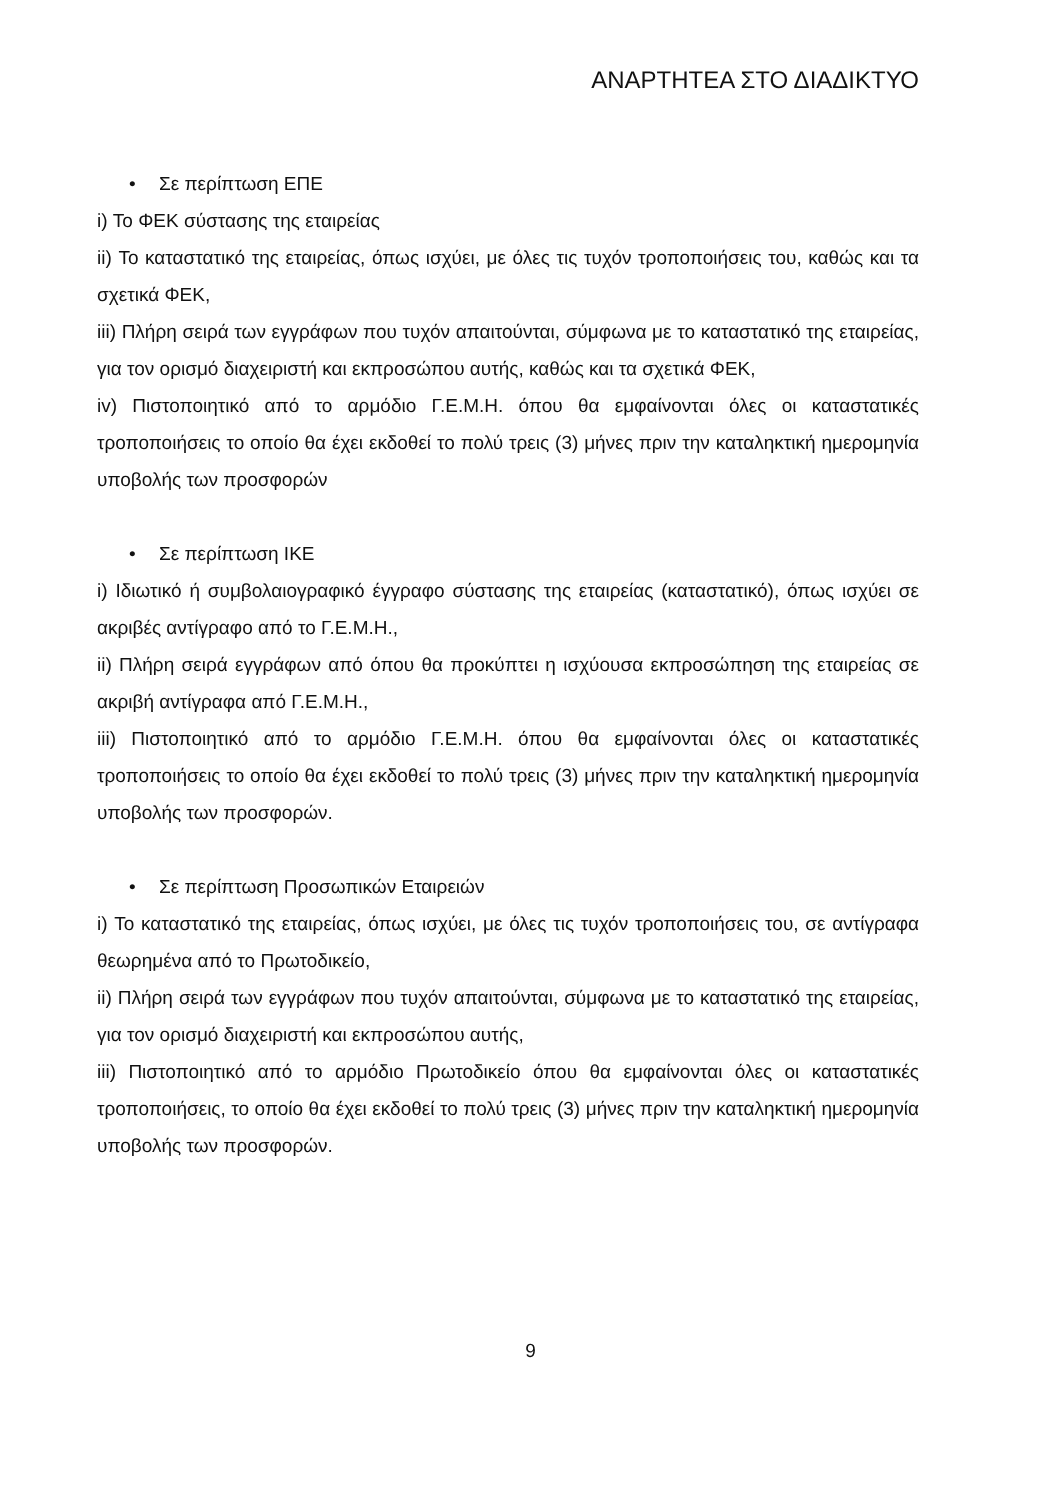ΑΝΑΡΤΗΤΕΑ ΣΤΟ ΔΙΑΔΙΚΤΥΟ
• Σε περίπτωση ΕΠΕ
i) Το ΦΕΚ σύστασης της εταιρείας
ii) Το καταστατικό της εταιρείας, όπως ισχύει, με όλες τις τυχόν τροποποιήσεις του, καθώς και τα σχετικά ΦΕΚ,
iii) Πλήρη σειρά των εγγράφων που τυχόν απαιτούνται, σύμφωνα με το καταστατικό της εταιρείας, για τον ορισμό διαχειριστή και εκπροσώπου αυτής, καθώς και τα σχετικά ΦΕΚ,
iv) Πιστοποιητικό από το αρμόδιο Γ.Ε.Μ.Η. όπου θα εμφαίνονται όλες οι καταστατικές τροποποιήσεις το οποίο θα έχει εκδοθεί το πολύ τρεις (3) μήνες πριν την καταληκτική ημερομηνία υποβολής των προσφορών
• Σε περίπτωση ΙΚΕ
i) Ιδιωτικό ή συμβολαιογραφικό έγγραφο σύστασης της εταιρείας (καταστατικό), όπως ισχύει σε ακριβές αντίγραφο από το Γ.Ε.Μ.Η.,
ii) Πλήρη σειρά εγγράφων από όπου θα προκύπτει η ισχύουσα εκπροσώπηση της εταιρείας σε ακριβή αντίγραφα από Γ.Ε.Μ.Η.,
iii) Πιστοποιητικό από το αρμόδιο Γ.Ε.Μ.Η. όπου θα εμφαίνονται όλες οι καταστατικές τροποποιήσεις το οποίο θα έχει εκδοθεί το πολύ τρεις (3) μήνες πριν την καταληκτική ημερομηνία υποβολής των προσφορών.
• Σε περίπτωση Προσωπικών Εταιρειών
i) Το καταστατικό της εταιρείας, όπως ισχύει, με όλες τις τυχόν τροποποιήσεις του, σε αντίγραφα θεωρημένα από το Πρωτοδικείο,
ii) Πλήρη σειρά των εγγράφων που τυχόν απαιτούνται, σύμφωνα με το καταστατικό της εταιρείας, για τον ορισμό διαχειριστή και εκπροσώπου αυτής,
iii) Πιστοποιητικό από το αρμόδιο Πρωτοδικείο όπου θα εμφαίνονται όλες οι καταστατικές τροποποιήσεις, το οποίο θα έχει εκδοθεί το πολύ τρεις (3) μήνες πριν την καταληκτική ημερομηνία υποβολής των προσφορών.
9